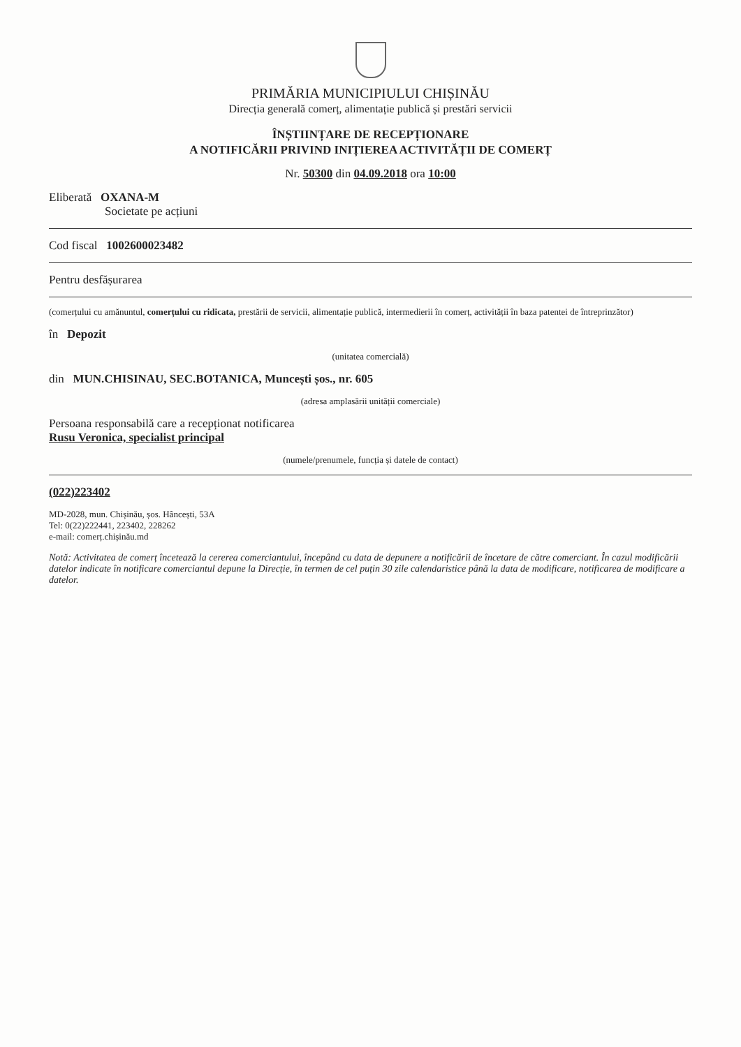PRIMĂRIA MUNICIPIULUI CHIȘINĂU
Direcția generală comerț, alimentație publică și prestări servicii
ÎNȘTIINȚARE DE RECEPȚIONARE
A NOTIFICĂRII PRIVIND INIȚIEREA ACTIVITĂȚII DE COMERȚ
Nr. 50300 din 04.09.2018 ora 10:00
Eliberată OXANA-M
Societate pe acțiuni
Cod fiscal 1002600023482
Pentru desfășurarea
(comerțului cu amănuntul, comerțului cu ridicata, prestării de servicii, alimentație publică, intermedierii în comerț, activității în baza patentei de întreprinzător)
în Depozit
(unitatea comercială)
din MUN.CHISINAU, SEC.BOTANICA, Muncești șos., nr. 605
(adresa amplasării unității comerciale)
Persoana responsabilă care a recepționat notificarea
Rusu Veronica, specialist principal
(numele/prenumele, funcția și datele de contact)
(022)223402
MD-2028, mun. Chișinău, șos. Hâncești, 53A
Tel: 0(22)222441, 223402, 228262
e-mail: comerț.chișinău.md
Notă: Activitatea de comerț încetează la cererea comerciantului, începând cu data de depunere a notificării de încetare de către comerciant. În cazul modificării datelor indicate în notificare comerciantul depune la Direcție, în termen de cel puțin 30 zile calendaristice până la data de modificare, notificarea de modificare a datelor.